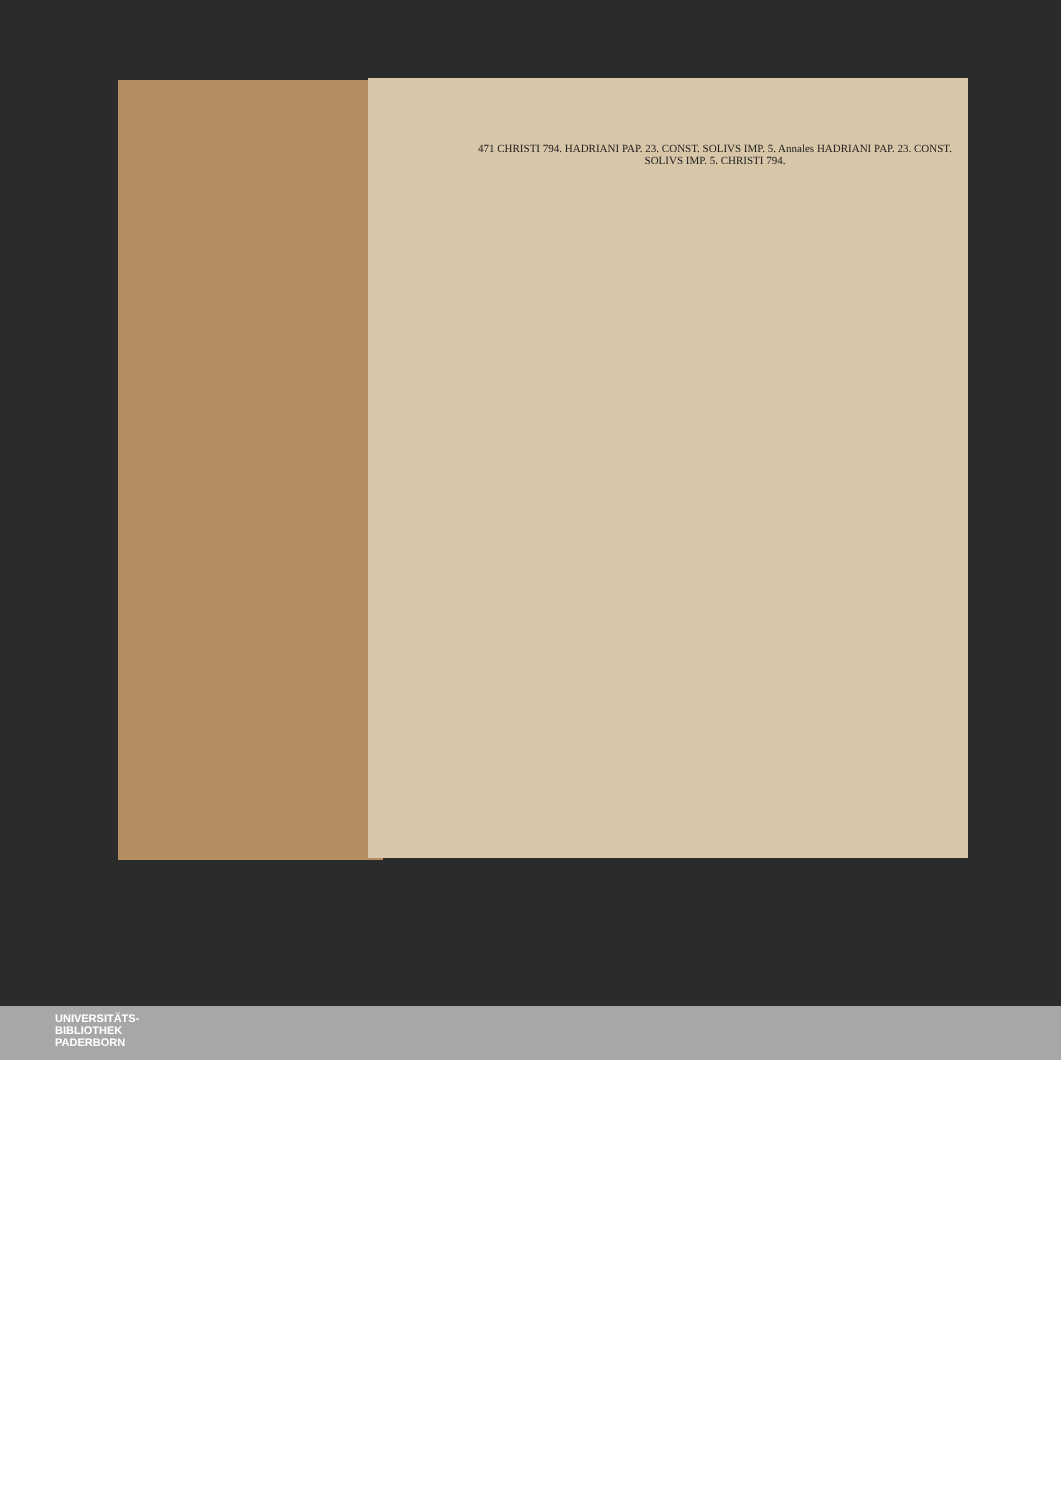471 CHRISTI 794. HADRIANI PAP. 23. CONST. SOLIVS IMP. 5. Annales HADRIANI PAP. 23. CONST. SOLIVS IMP. 5. CHRISTI 794.
UNIVERSITÄTS-
BIBLIOTHEK
PADERBORN